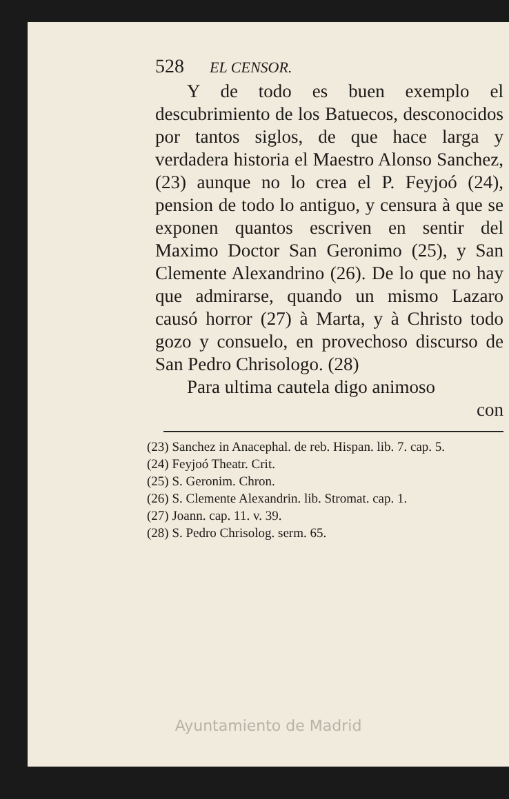528 EL CENSOR.
Y de todo es buen exemplo el descubrimiento de los Batuecos, desconocidos por tantos siglos, de que hace larga y verdadera historia el Maestro Alonso Sanchez, (23) aunque no lo crea el P. Feyjoó (24), pension de todo lo antiguo, y censura à que se exponen quantos escriven en sentir del Maximo Doctor San Geronimo (25), y San Clemente Alexandrino (26). De lo que no hay que admirarse, quando un mismo Lazaro causó horror (27) à Marta, y à Christo todo gozo y consuelo, en provechoso discurso de San Pedro Chrisologo. (28)
Para ultima cautela digo animoso
con
(23) Sanchez in Anacephal. de reb. Hispan. lib. 7. cap. 5.
(24) Feyjoó Theatr. Crit.
(25) S. Geronim. Chron.
(26) S. Clemente Alexandrin. lib. Stromat. cap. 1.
(27) Joann. cap. 11. v. 39.
(28) S. Pedro Chrisolog. serm. 65.
Ayuntamiento de Madrid